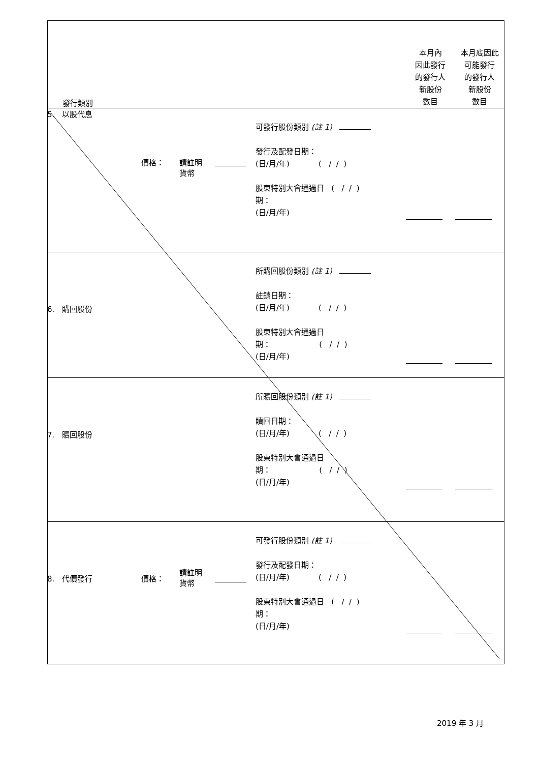| 發行類別 | | 本月內 因此發行 的發行人 新股份 數目 | 本月底因此 可能發行 的發行人 新股份 數目 |
| 5. 以股代息 價格： 請註明 貨幣 可發行股份類別 (註 1) 發行及配發日期： (日/月/年) ( / / ) 股東特別大會通過日 ( / / ) 期： (日/月/年) | | | |
| 6. 購回股份 所購回股份類別 (註 1) 註銷日期： (日/月/年) ( / / ) 股東特別大會通過日 期： ( / / ) (日/月/年) | | | |
| 7. 贖回股份 所贖回股份類別 (註 1) 贖回日期： (日/月/年) ( / / ) 股東特別大會通過日 期： ( / / ) (日/月/年) | | | |
| 8. 代價發行 價格： 請註明 貨幣 可發行股份類別 (註 1) 發行及配發日期： (日/月/年) ( / / ) 股東特別大會通過日 ( / / ) 期： (日/月/年) | | | |
2019 年 3 月